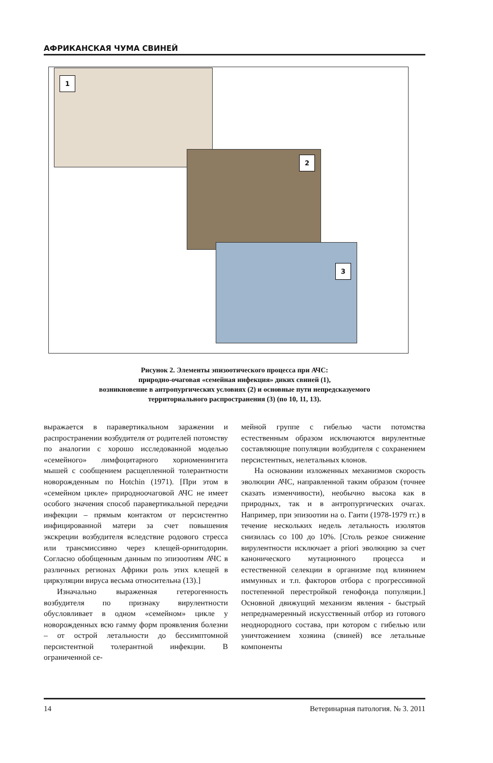АФРИКАНСКАЯ ЧУМА СВИНЕЙ
1
2
3
Рисунок 2. Элементы эпизоотического процесса при АЧС:
природно-очаговая «семейная инфекция» диких свиней (1),
возникновение в антропургических условиях (2) и основные пути непредсказуемого
территориального распространения (3) (по 10, 11, 13).
выражается в паравертикальном заражении и распространении возбудителя от родителей потомству по аналогии с хорошо исследованной моделью «семейного» лимфоцитарного хориоменингита мышей с сообщением расщепленной толерантности новорожденным по Hotchin (1971). [При этом в «семейном цикле» природноочаговой АЧС не имеет особого значения способ паравертикальной передачи инфекции – прямым контактом от персистентно инфицированной матери за счет повышения экскреции возбудителя вследствие родового стресса или трансмиссивно через клещей-орнитодорин. Согласно обобщенным данным по эпизоотиям АЧС в различных регионах Африки роль этих клещей в циркуляции вируса весьма относительна (13).]
Изначально выраженная гетерогенность возбудителя по признаку вирулентности обусловливает в одном «семейном» цикле у новорожденных всю гамму форм проявления болезни – от острой летальности до бессимптомной персистентной толерантной инфекции. В ограниченной се-
мейной группе с гибелью части потомства естественным образом исключаются вирулентные составляющие популяции возбудителя с сохранением персистентных, нелетальных клонов.
На основании изложенных механизмов скорость эволюции АЧС, направленной таким образом (точнее сказать изменчивости), необычно высока как в природных, так и в антропургических очагах. Например, при эпизоотии на о. Гаити (1978-1979 гг.) в течение нескольких недель летальность изолятов снизилась со 100 до 10%. [Столь резкое снижение вирулентности исключает a priori эволюцию за счет канонического мутационного процесса и естественной селекции в организме под влиянием иммунных и т.п. факторов отбора с прогрессивной постепенной перестройкой генофонда популяции.] Основной движущий механизм явления - быстрый непреднамеренный искусственный отбор из готового неоднородного состава, при котором с гибелью или уничтожением хозяина (свиней) все летальные компоненты
14 Ветеринарная патология. № 3. 2011